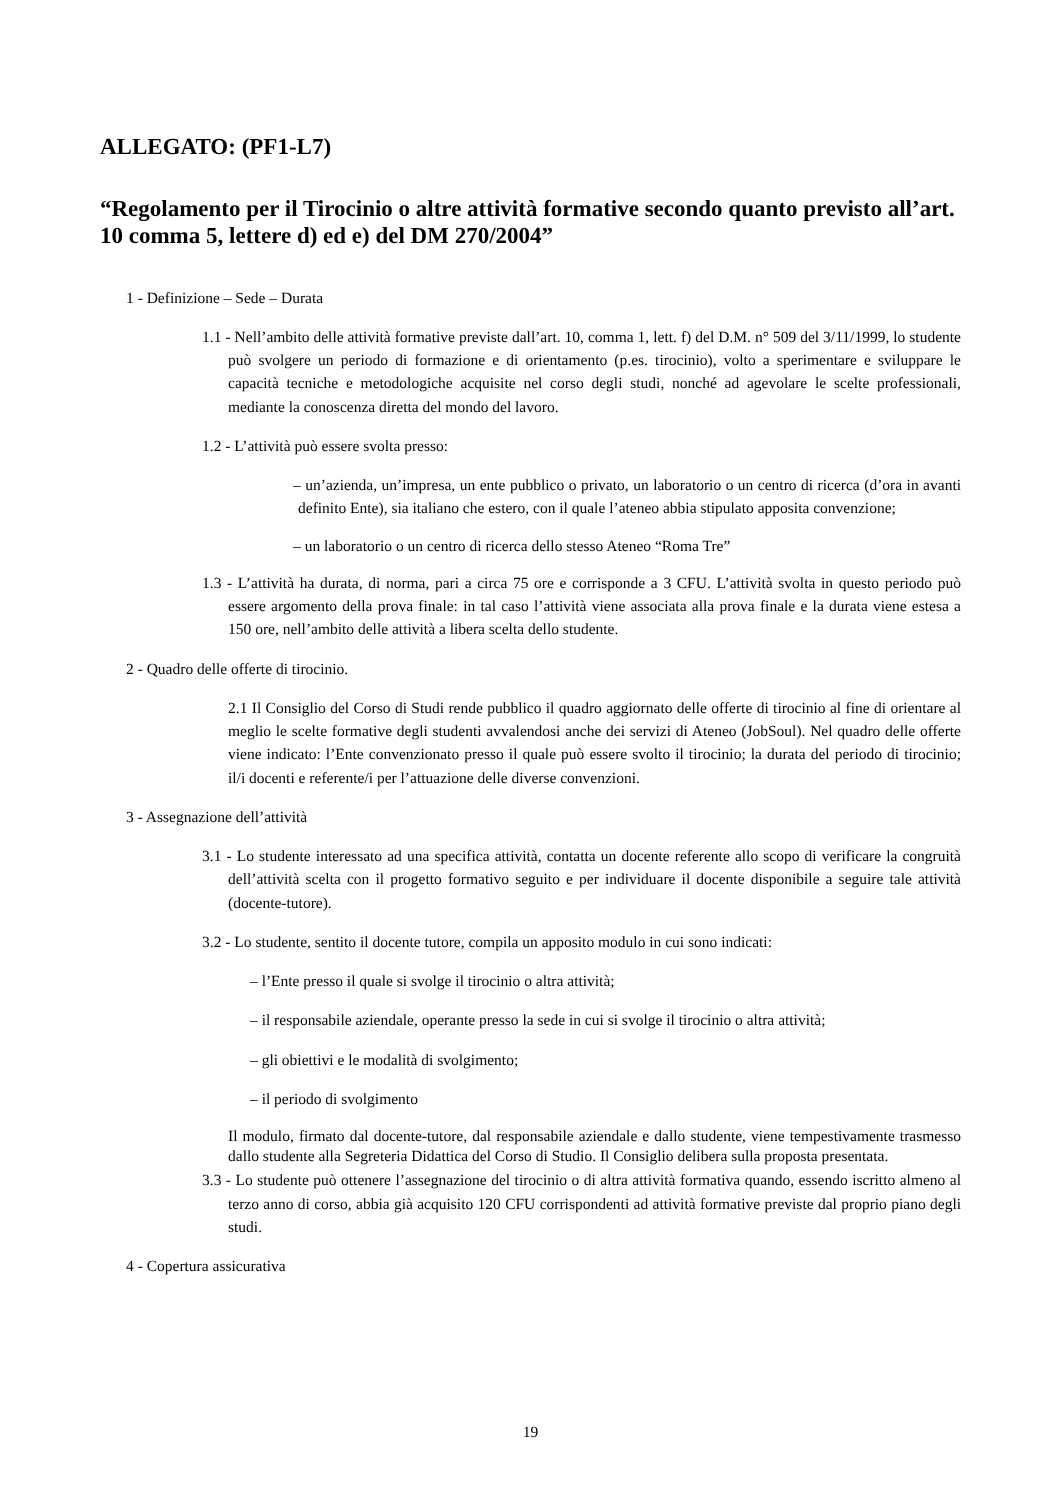ALLEGATO: (PF1-L7)
“Regolamento per il Tirocinio o altre attività formative secondo quanto previsto all’art. 10 comma 5, lettere d) ed e) del DM 270/2004”
1 - Definizione – Sede – Durata
1.1 - Nell’ambito delle attività formative previste dall’art. 10, comma 1, lett. f) del D.M. n° 509 del 3/11/1999, lo studente può svolgere un periodo di formazione e di orientamento (p.es. tirocinio), volto a sperimentare e sviluppare le capacità tecniche e metodologiche acquisite nel corso degli studi, nonché ad agevolare le scelte professionali, mediante la conoscenza diretta del mondo del lavoro.
1.2 - L’attività può essere svolta presso:
– un’azienda, un’impresa, un ente pubblico o privato, un laboratorio o un centro di ricerca (d’ora in avanti definito Ente), sia italiano che estero, con il quale l’ateneo abbia stipulato apposita convenzione;
– un laboratorio o un centro di ricerca dello stesso Ateneo “Roma Tre”
1.3 - L’attività ha durata, di norma, pari a circa 75 ore e corrisponde a 3 CFU. L’attività svolta in questo periodo può essere argomento della prova finale: in tal caso l’attività viene associata alla prova finale e la durata viene estesa a 150 ore, nell’ambito delle attività a libera scelta dello studente.
2 - Quadro delle offerte di tirocinio.
2.1 Il Consiglio del Corso di Studi rende pubblico il quadro aggiornato delle offerte di tirocinio al fine di orientare al meglio le scelte formative degli studenti avvalendosi anche dei servizi di Ateneo (JobSoul). Nel quadro delle offerte viene indicato: l’Ente convenzionato presso il quale può essere svolto il tirocinio; la durata del periodo di tirocinio; il/i docenti e referente/i per l’attuazione delle diverse convenzioni.
3 - Assegnazione dell’attività
3.1 - Lo studente interessato ad una specifica attività, contatta un docente referente allo scopo di verificare la congruità dell’attività scelta con il progetto formativo seguito e per individuare il docente disponibile a seguire tale attività (docente-tutore).
3.2 - Lo studente, sentito il docente tutore, compila un apposito modulo in cui sono indicati:
– l’Ente presso il quale si svolge il tirocinio o altra attività;
– il responsabile aziendale, operante presso la sede in cui si svolge il tirocinio o altra attività;
– gli obiettivi e le modalità di svolgimento;
– il periodo di svolgimento
Il modulo, firmato dal docente-tutore, dal responsabile aziendale e dallo studente, viene tempestivamente trasmesso dallo studente alla Segreteria Didattica del Corso di Studio. Il Consiglio delibera sulla proposta presentata.
3.3 - Lo studente può ottenere l’assegnazione del tirocinio o di altra attività formativa quando, essendo iscritto almeno al terzo anno di corso, abbia già acquisito 120 CFU corrispondenti ad attività formative previste dal proprio piano degli studi.
4 - Copertura assicurativa
19